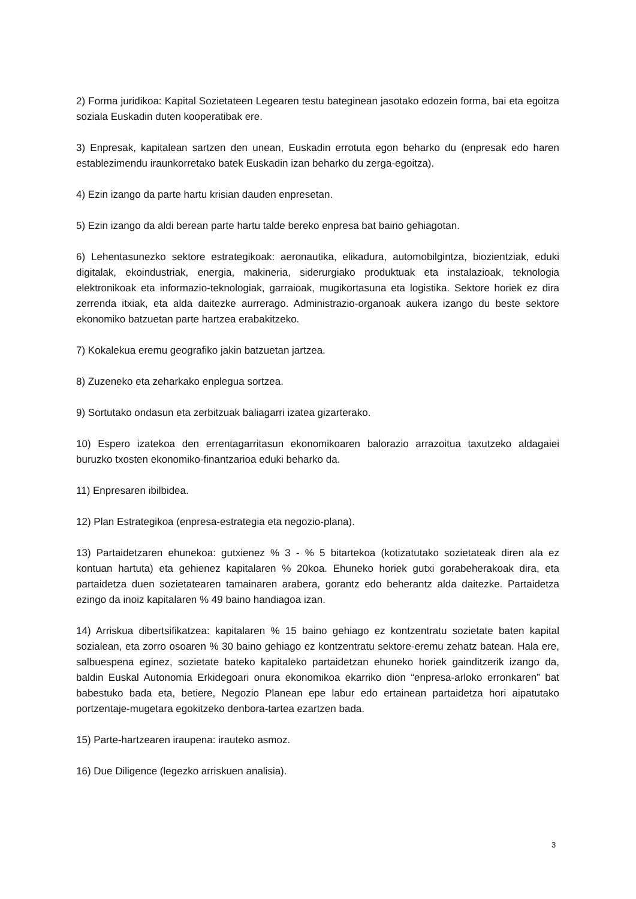2) Forma juridikoa: Kapital Sozietateen Legearen testu bateginean jasotako edozein forma, bai eta egoitza soziala Euskadin duten kooperatibak ere.
3) Enpresak, kapitalean sartzen den unean, Euskadin errotuta egon beharko du (enpresak edo haren establezimendu iraunkorretako batek Euskadin izan beharko du zerga-egoitza).
4) Ezin izango da parte hartu krisian dauden enpresetan.
5) Ezin izango da aldi berean parte hartu talde bereko enpresa bat baino gehiagotan.
6) Lehentasunezko sektore estrategikoak: aeronautika, elikadura, automobilgintza, biozientziak, eduki digitalak, ekoindustriak, energia, makineria, siderurgiako produktuak eta instalazioak, teknologia elektronikoak eta informazio-teknologiak, garraioak, mugikortasuna eta logistika. Sektore horiek ez dira zerrenda itxiak, eta alda daitezke aurrerago. Administrazio-organoak aukera izango du beste sektore ekonomiko batzuetan parte hartzea erabakitzeko.
7) Kokalekua eremu geografiko jakin batzuetan jartzea.
8) Zuzeneko eta zeharkako enplegua sortzea.
9) Sortutako ondasun eta zerbitzuak baliagarri izatea gizarterako.
10) Espero izatekoa den errentagarritasun ekonomikoaren balorazio arrazoitua taxutzeko aldagaiei buruzko txosten ekonomiko-finantzarioa eduki beharko da.
11) Enpresaren ibilbidea.
12) Plan Estrategikoa (enpresa-estrategia eta negozio-plana).
13) Partaidetzaren ehunekoa: gutxienez % 3 - % 5 bitartekoa (kotizatutako sozietateak diren ala ez kontuan hartuta) eta gehienez kapitalaren % 20koa. Ehuneko horiek gutxi gorabeherakoak dira, eta partaidetza duen sozietatearen tamainaren arabera, gorantz edo beherantz alda daitezke. Partaidetza ezingo da inoiz kapitalaren % 49 baino handiagoa izan.
14) Arriskua dibertsifikatzea: kapitalaren % 15 baino gehiago ez kontzentratu sozietate baten kapital sozialean, eta zorro osoaren % 30 baino gehiago ez kontzentratu sektore-eremu zehatz batean. Hala ere, salbuespena eginez, sozietate bateko kapitaleko partaidetzan ehuneko horiek gainditzerik izango da, baldin Euskal Autonomia Erkidegoari onura ekonomikoa ekarriko dion “enpresa-arloko erronkaren” bat babestuko bada eta, betiere, Negozio Planean epe labur edo ertainean partaidetza hori aipatutako portzentaje-mugetara egokitzeko denbora-tartea ezartzen bada.
15) Parte-hartzearen iraupena: irauteko asmoz.
16) Due Diligence (legezko arriskuen analisia).
3